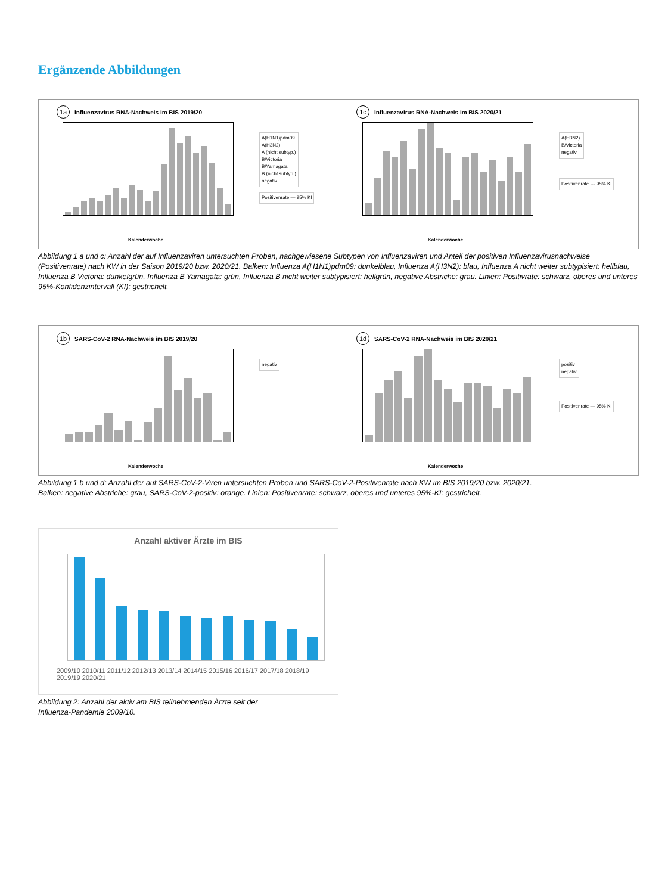Ergänzende Abbildungen
1a Influenzavirus RNA-Nachweis im BIS 2019/20
Kalenderwoche
A(H1N1)pdm09
A(H3N2)
A (nicht subtyp.)
B/Victoria
B/Yamagata
B (nicht subtyp.)
negativ
Positivenrate — 95% KI
1c Influenzavirus RNA-Nachweis im BIS 2020/21
Kalenderwoche
A(H3N2)
B/Victoria
negativ
Positivenrate --- 95% KI
Abbildung 1 a und c: Anzahl der auf Influenzaviren untersuchten Proben, nachgewiesene Subtypen von Influenzaviren und Anteil der positiven Influenzavirusnachweise (Positivenrate) nach KW in der Saison 2019/20 bzw. 2020/21. Balken: Influenza A(H1N1)pdm09: dunkelblau, Influenza A(H3N2): blau, Influenza A nicht weiter subtypisiert: hellblau, Influenza B Victoria: dunkelgrün, Influenza B Yamagata: grün, Influenza B nicht weiter subtypisiert: hellgrün, negative Abstriche: grau. Linien: Positivrate: schwarz, oberes und unteres 95%-Konfidenzintervall (KI): gestrichelt.
1b SARS-CoV-2 RNA-Nachweis im BIS 2019/20
Kalenderwoche
negativ
1d SARS-CoV-2 RNA-Nachweis im BIS 2020/21
Kalenderwoche
positiv
negativ
Positivenrate — 95% KI
Abbildung 1 b und d: Anzahl der auf SARS-CoV-2-Viren untersuchten Proben und SARS-CoV-2-Positivenrate nach KW im BIS 2019/20 bzw. 2020/21.
Balken: negative Abstriche: grau, SARS-CoV-2-positiv: orange. Linien: Positivenrate: schwarz, oberes und unteres 95%-KI: gestrichelt.
Anzahl aktiver Ärzte im BIS
2009/10 2010/11 2011/12 2012/13 2013/14 2014/15 2015/16 2016/17 2017/18 2018/19 2019/19 2020/21
Abbildung 2: Anzahl der aktiv am BIS teilnehmenden Ärzte seit der Influenza-Pandemie 2009/10.